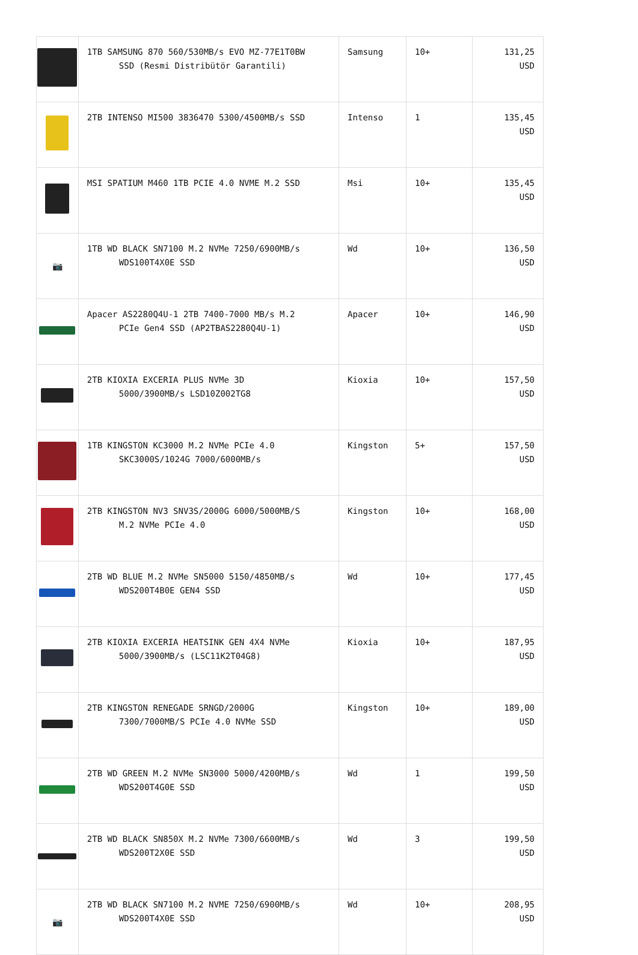| | 1TB SAMSUNG 870 560/530MB/s EVO MZ-77E1T0BW SSD (Resmi Distribütör Garantili) | Samsung | 10+ | 131,25 USD |
| | 2TB INTENSO MI500 3836470 5300/4500MB/s SSD | Intenso | 1 | 135,45 USD |
| | MSI SPATIUM M460 1TB PCIE 4.0 NVME M.2 SSD | Msi | 10+ | 135,45 USD |
| 📷 | 1TB WD BLACK SN7100 M.2 NVMe 7250/6900MB/s WDS100T4X0E SSD | Wd | 10+ | 136,50 USD |
| | Apacer AS2280Q4U-1 2TB 7400-7000 MB/s M.2 PCIe Gen4 SSD (AP2TBAS2280Q4U-1) | Apacer | 10+ | 146,90 USD |
| | 2TB KIOXIA EXCERIA PLUS NVMe 3D 5000/3900MB/s LSD10Z002TG8 | Kioxia | 10+ | 157,50 USD |
| | 1TB KINGSTON KC3000 M.2 NVMe PCIe 4.0 SKC3000S/1024G 7000/6000MB/s | Kingston | 5+ | 157,50 USD |
| | 2TB KINGSTON NV3 SNV3S/2000G 6000/5000MB/S M.2 NVMe PCIe 4.0 | Kingston | 10+ | 168,00 USD |
| | 2TB WD BLUE M.2 NVMe SN5000 5150/4850MB/s WDS200T4B0E GEN4 SSD | Wd | 10+ | 177,45 USD |
| | 2TB KIOXIA EXCERIA HEATSINK GEN 4X4 NVMe 5000/3900MB/s (LSC11K2T04G8) | Kioxia | 10+ | 187,95 USD |
| | 2TB KINGSTON RENEGADE SRNGD/2000G 7300/7000MB/S PCIe 4.0 NVMe SSD | Kingston | 10+ | 189,00 USD |
| | 2TB WD GREEN M.2 NVMe SN3000 5000/4200MB/s WDS200T4G0E SSD | Wd | 1 | 199,50 USD |
| | 2TB WD BLACK SN850X M.2 NVMe 7300/6600MB/s WDS200T2X0E SSD | Wd | 3 | 199,50 USD |
| 📷 | 2TB WD BLACK SN7100 M.2 NVME 7250/6900MB/s WDS200T4X0E SSD | Wd | 10+ | 208,95 USD |